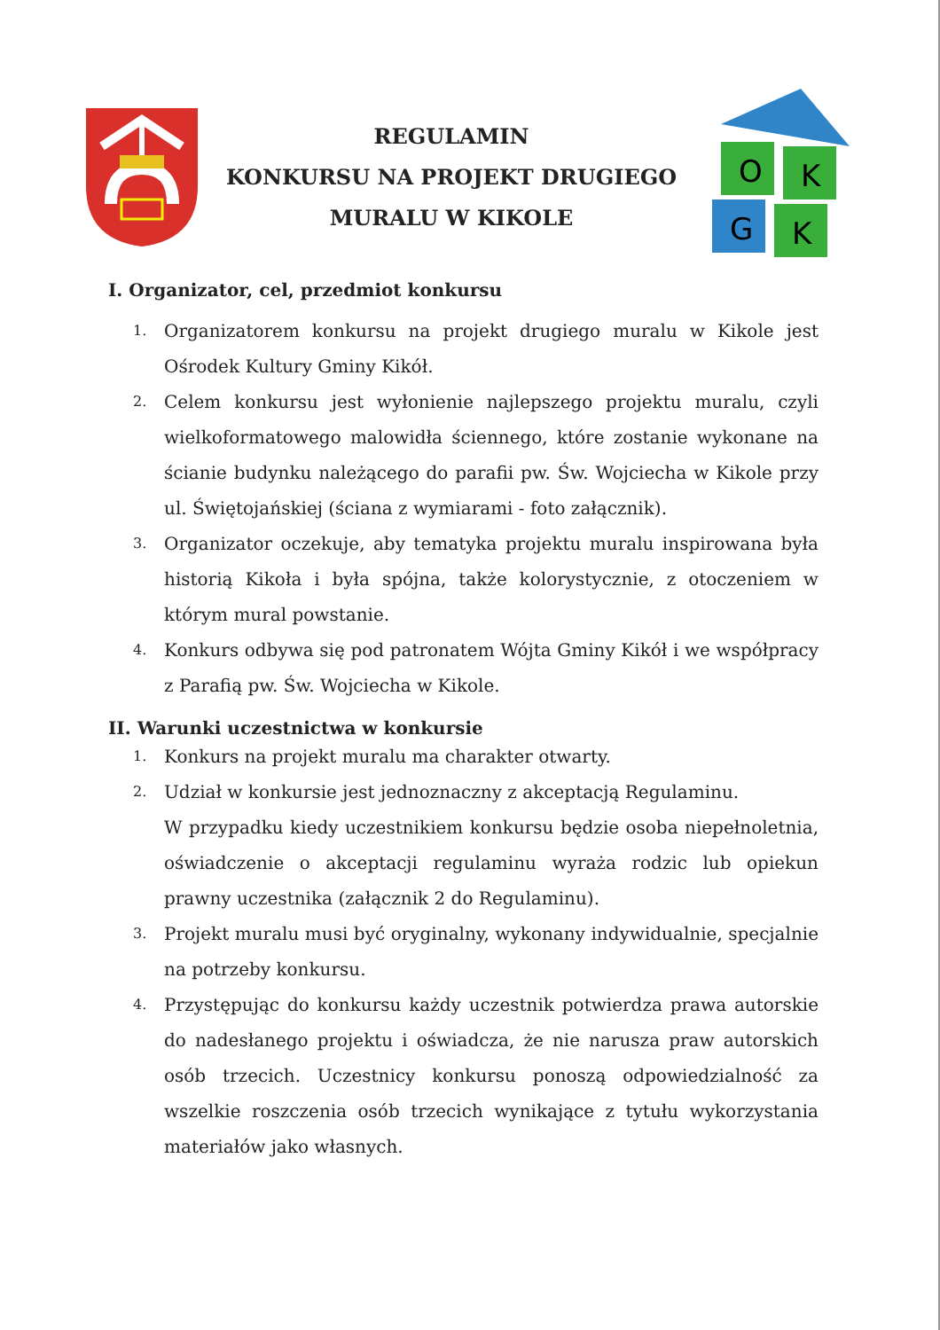REGULAMIN
KONKURSU NA PROJEKT DRUGIEGO
MURALU W KIKOLE
O
K
G
K
I. Organizator, cel, przedmiot konkursu
1. Organizatorem konkursu na projekt drugiego muralu w Kikole jest Ośrodek Kultury Gminy Kikół.
2. Celem konkursu jest wyłonienie najlepszego projektu muralu, czyli wielkoformatowego malowidła ściennego, które zostanie wykonane na ścianie budynku należącego do parafii pw. Św. Wojciecha w Kikole przy ul. Świętojańskiej (ściana z wymiarami - foto załącznik).
3. Organizator oczekuje, aby tematyka projektu muralu inspirowana była historią Kikoła i była spójna, także kolorystycznie, z otoczeniem w którym mural powstanie.
4. Konkurs odbywa się pod patronatem Wójta Gminy Kikół i we współpracy z Parafią pw. Św. Wojciecha w Kikole.
II. Warunki uczestnictwa w konkursie
1. Konkurs na projekt muralu ma charakter otwarty.
2. Udział w konkursie jest jednoznaczny z akceptacją Regulaminu.
W przypadku kiedy uczestnikiem konkursu będzie osoba niepełnoletnia, oświadczenie o akceptacji regulaminu wyraża rodzic lub opiekun prawny uczestnika (załącznik 2 do Regulaminu).
3. Projekt muralu musi być oryginalny, wykonany indywidualnie, specjalnie na potrzeby konkursu.
4. Przystępując do konkursu każdy uczestnik potwierdza prawa autorskie do nadesłanego projektu i oświadcza, że nie narusza praw autorskich osób trzecich. Uczestnicy konkursu ponoszą odpowiedzialność za wszelkie roszczenia osób trzecich wynikające z tytułu wykorzystania materiałów jako własnych.